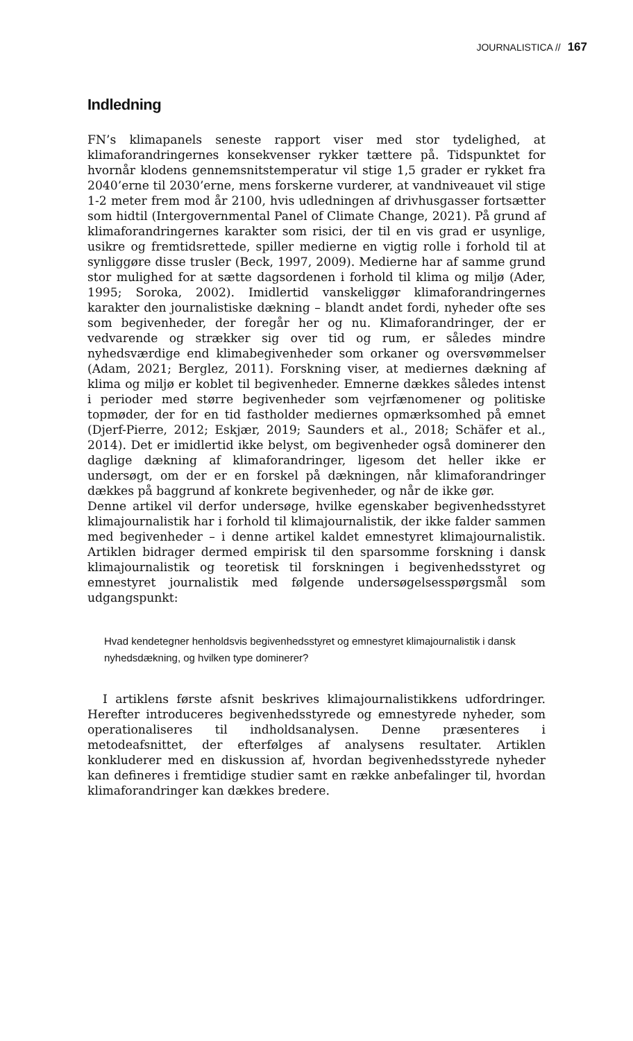JOURNALISTICA // 167
Indledning
FN’s klimapanels seneste rapport viser med stor tydelighed, at klimaforandringernes konsekvenser rykker tættere på. Tidspunktet for hvornår klodens gennemsnitstemperatur vil stige 1,5 grader er rykket fra 2040’erne til 2030’erne, mens forskerne vurderer, at vandniveauet vil stige 1-2 meter frem mod år 2100, hvis udledningen af drivhusgasser fortsætter som hidtil (Intergovernmental Panel of Climate Change, 2021). På grund af klimaforandringernes karakter som risici, der til en vis grad er usynlige, usikre og fremtidsrettede, spiller medierne en vigtig rolle i forhold til at synliggøre disse trusler (Beck, 1997, 2009). Medierne har af samme grund stor mulighed for at sætte dagsordenen i forhold til klima og miljø (Ader, 1995; Soroka, 2002). Imidlertid vanskeliggør klimaforandringernes karakter den journalistiske dækning – blandt andet fordi, nyheder ofte ses som begivenheder, der foregår her og nu. Klimaforandringer, der er vedvarende og strækker sig over tid og rum, er således mindre nyhedsværdige end klimabegivenheder som orkaner og oversvømmelser (Adam, 2021; Berglez, 2011). Forskning viser, at mediernes dækning af klima og miljø er koblet til begivenheder. Emnerne dækkes således intenst i perioder med større begivenheder som vejrfænomener og politiske topmøder, der for en tid fastholder mediernes opmærksomhed på emnet (Djerf-Pierre, 2012; Eskjær, 2019; Saunders et al., 2018; Schäfer et al., 2014). Det er imidlertid ikke belyst, om begivenheder også dominerer den daglige dækning af klimaforandringer, ligesom det heller ikke er undersøgt, om der er en forskel på dækningen, når klimaforandringer dækkes på baggrund af konkrete begivenheder, og når de ikke gør.
Denne artikel vil derfor undersøge, hvilke egenskaber begivenhedsstyret klimajournalistik har i forhold til klimajournalistik, der ikke falder sammen med begivenheder – i denne artikel kaldet emnestyret klimajournalistik. Artiklen bidrager dermed empirisk til den sparsomme forskning i dansk klimajournalistik og teoretisk til forskningen i begivenhedsstyret og emnestyret journalistik med følgende undersøgelsesspørgsmål som udgangspunkt:
Hvad kendetegner henholdsvis begivenhedsstyret og emnestyret klimajournalistik i dansk nyhedsdækning, og hvilken type dominerer?
I artiklens første afsnit beskrives klimajournalistikkens udfordringer. Herefter introduceres begivenhedsstyrede og emnestyrede nyheder, som operationaliseres til indholdsanalysen. Denne præsenteres i metodeafsnittet, der efterfølges af analysens resultater. Artiklen konkluderer med en diskussion af, hvordan begivenhedsstyrede nyheder kan defineres i fremtidige studier samt en række anbefalinger til, hvordan klimaforandringer kan dækkes bredere.